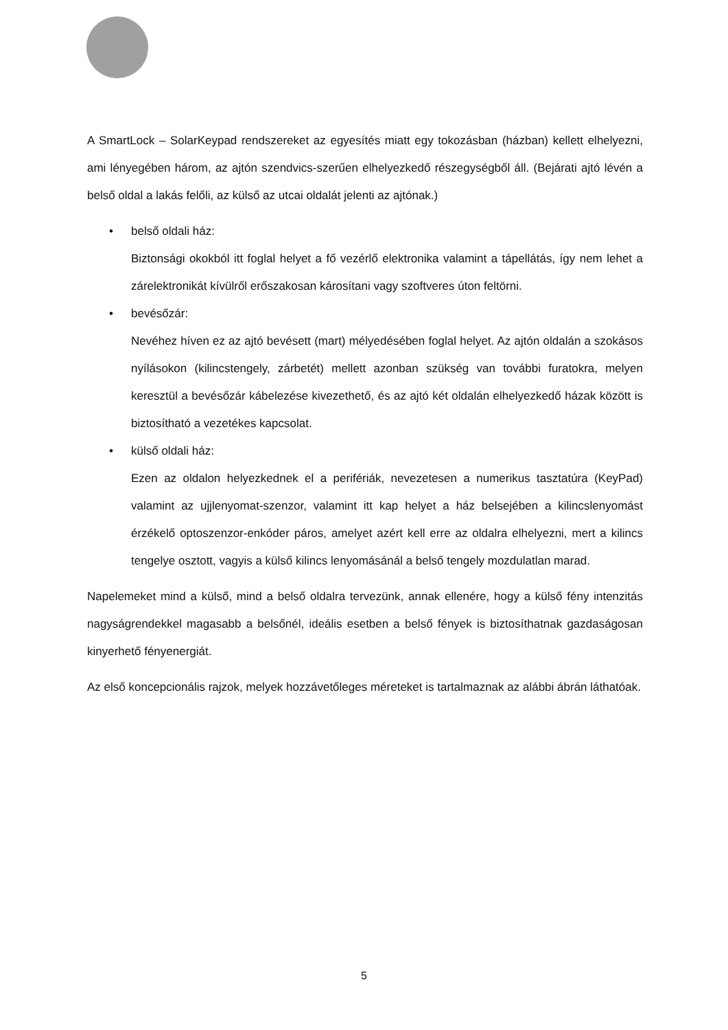A SmartLock – SolarKeypad rendszereket az egyesítés miatt egy tokozásban (házban) kellett elhelyezni, ami lényegében három, az ajtón szendvics-szerűen elhelyezkedő részegységből áll. (Bejárati ajtó lévén a belső oldal a lakás felőli, az külső az utcai oldalát jelenti az ajtónak.)
• belső oldali ház:
Biztonsági okokból itt foglal helyet a fő vezérlő elektronika valamint a tápellátás, így nem lehet a zárelektronikát kívülről erőszakosan károsítani vagy szoftveres úton feltörni.
• bevésőzár:
Nevéhez híven ez az ajtó bevésett (mart) mélyedésében foglal helyet. Az ajtón oldalán a szokásos nyílásokon (kilincstengely, zárbetét) mellett azonban szükség van további furatokra, melyen keresztül a bevésőzár kábelezése kivezethető, és az ajtó két oldalán elhelyezkedő házak között is biztosítható a vezetékes kapcsolat.
• külső oldali ház:
Ezen az oldalon helyezkednek el a perifériák, nevezetesen a numerikus tasztatúra (KeyPad) valamint az ujjlenyomat-szenzor, valamint itt kap helyet a ház belsejében a kilincslenyomást érzékelő optoszenzor-enkóder páros, amelyet azért kell erre az oldalra elhelyezni, mert a kilincs tengelye osztott, vagyis a külső kilincs lenyomásánál a belső tengely mozdulatlan marad.
Napelemeket mind a külső, mind a belső oldalra tervezünk, annak ellenére, hogy a külső fény intenzitás nagyságrendekkel magasabb a belsőnél, ideális esetben a belső fények is biztosíthatnak gazdaságosan kinyerhető fényenergiát.
Az első koncepcionális rajzok, melyek hozzávetőleges méreteket is tartalmaznak az alábbi ábrán láthatóak.
5